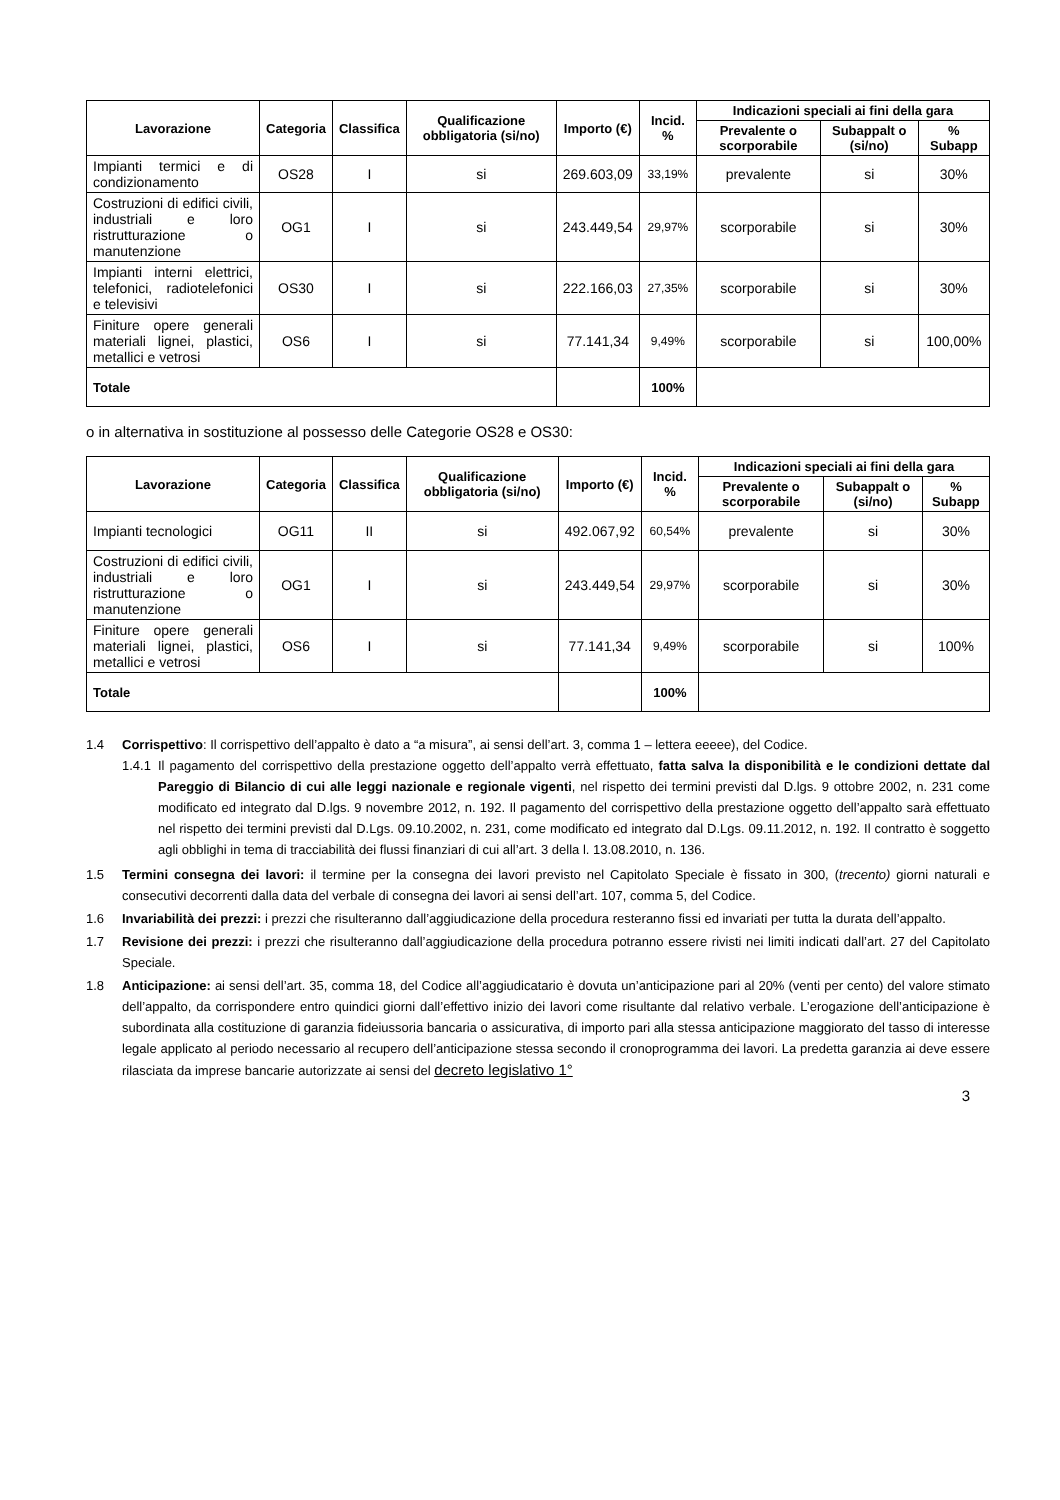| Lavorazione | Categoria | Classifica | Qualificazione obbligatoria (si/no) | Importo (€) | Incid. % | Indicazioni speciali ai fini della gara | | |
| --- | --- | --- | --- | --- | --- | --- | --- | --- |
| | | | | | | Prevalente o scorporabile | Subappalt o (si/no) | % Subapp |
| Impianti termici e di condizionamento | OS28 | I | si | 269.603,09 | 33,19% | prevalente | si | 30% |
| Costruzioni di edifici civili, industriali e loro ristrutturazione o manutenzione | OG1 | I | si | 243.449,54 | 29,97% | scorporabile | si | 30% |
| Impianti interni elettrici, telefonici, radiotelefonici e televisivi | OS30 | I | si | 222.166,03 | 27,35% | scorporabile | si | 30% |
| Finiture opere generali materiali lignei, plastici, metallici e vetrosi | OS6 | I | si | 77.141,34 | 9,49% | scorporabile | si | 100,00% |
| Totale | | | | | 100% | | | |
o in alternativa in sostituzione al possesso delle Categorie OS28 e OS30:
| Lavorazione | Categoria | Classifica | Qualificazione obbligatoria (si/no) | Importo (€) | Incid. % | Indicazioni speciali ai fini della gara | | |
| --- | --- | --- | --- | --- | --- | --- | --- | --- |
| | | | | | | Prevalente o scorporabile | Subappalt o (si/no) | % Subapp |
| Impianti tecnologici | OG11 | II | si | 492.067,92 | 60,54% | prevalente | si | 30% |
| Costruzioni di edifici civili, industriali e loro ristrutturazione o manutenzione | OG1 | I | si | 243.449,54 | 29,97% | scorporabile | si | 30% |
| Finiture opere generali materiali lignei, plastici, metallici e vetrosi | OS6 | I | si | 77.141,34 | 9,49% | scorporabile | si | 100% |
| Totale | | | | | 100% | | | |
1.4 Corrispettivo: Il corrispettivo dell’appalto è dato a “a misura”, ai sensi dell’art. 3, comma 1 – lettera eeeee), del Codice.
1.4.1
Il pagamento del corrispettivo della prestazione oggetto dell’appalto verrà effettuato, fatta salva la disponibilità e le condizioni dettate dal Pareggio di Bilancio di cui alle leggi nazionale e regionale vigenti, nel rispetto dei termini previsti dal D.lgs. 9 ottobre 2002, n. 231 come modificato ed integrato dal D.lgs. 9 novembre 2012, n. 192. Il pagamento del corrispettivo della prestazione oggetto dell’appalto sarà effettuato nel rispetto dei termini previsti dal D.Lgs. 09.10.2002, n. 231, come modificato ed integrato dal D.Lgs. 09.11.2012, n. 192. Il contratto è soggetto agli obblighi in tema di tracciabilità dei flussi finanziari di cui all’art. 3 della l. 13.08.2010, n. 136.
1.5 Termini consegna dei lavori: il termine per la consegna dei lavori previsto nel Capitolato Speciale è fissato in 300, (trecento) giorni naturali e consecutivi decorrenti dalla data del verbale di consegna dei lavori ai sensi dell’art. 107, comma 5, del Codice.
1.6 Invariabilità dei prezzi: i prezzi che risulteranno dall’aggiudicazione della procedura resteranno fissi ed invariati per tutta la durata dell’appalto.
1.7 Revisione dei prezzi: i prezzi che risulteranno dall’aggiudicazione della procedura potranno essere rivisti nei limiti indicati dall’art. 27 del Capitolato Speciale.
1.8 Anticipazione: ai sensi dell’art. 35, comma 18, del Codice all’aggiudicatario è dovuta un’anticipazione pari al 20% (venti per cento) del valore stimato dell’appalto, da corrispondere entro quindici giorni dall’effettivo inizio dei lavori come risultante dal relativo verbale. L’erogazione dell’anticipazione è subordinata alla costituzione di garanzia fideiussoria bancaria o assicurativa, di importo pari alla stessa anticipazione maggiorato del tasso di interesse legale applicato al periodo necessario al recupero dell’anticipazione stessa secondo il cronoprogramma dei lavori. La predetta garanzia ai deve essere rilasciata da imprese bancarie autorizzate ai sensi del decreto legislativo 1°
3